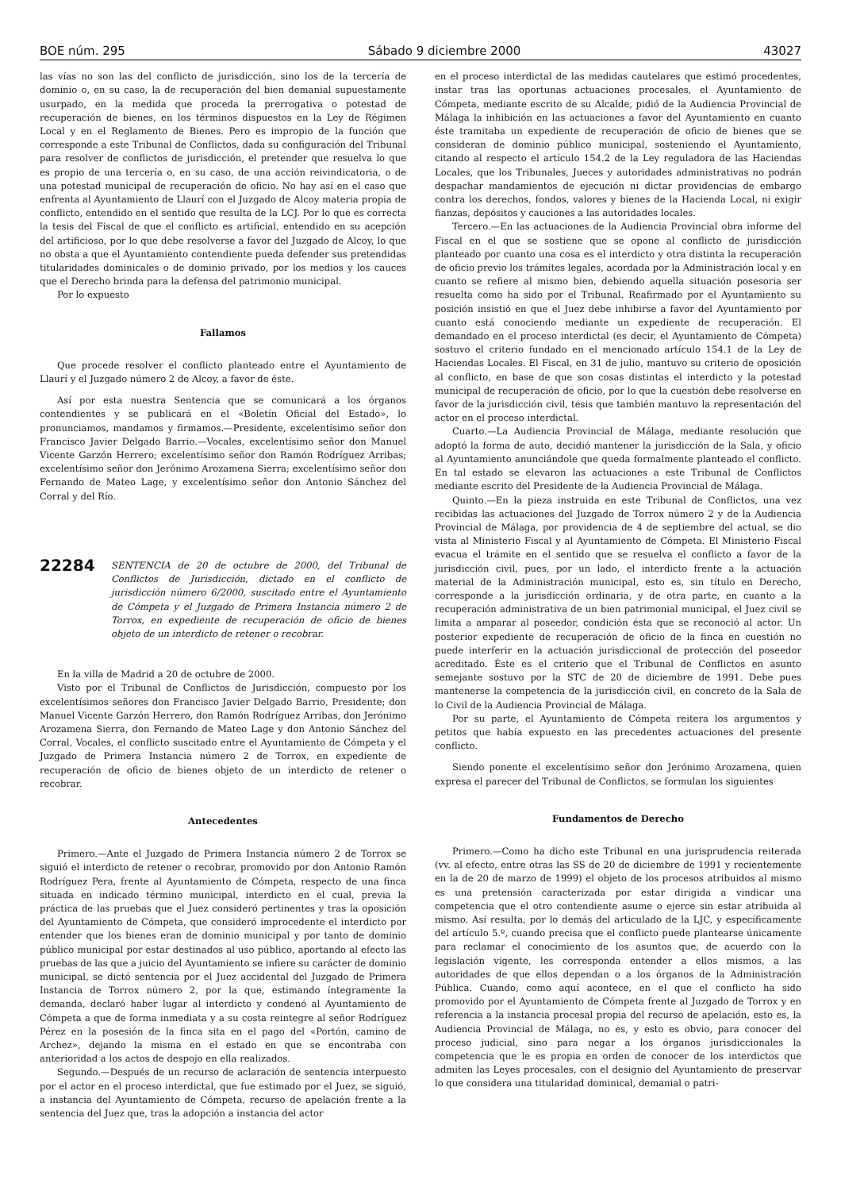BOE núm. 295 Sábado 9 diciembre 2000 43027
las vías no son las del conflicto de jurisdicción, sino los de la tercería de dominio o, en su caso, la de recuperación del bien demanial supuestamente usurpado, en la medida que proceda la prerrogativa o potestad de recuperación de bienes, en los términos dispuestos en la Ley de Régimen Local y en el Reglamento de Bienes. Pero es impropio de la función que corresponde a este Tribunal de Conflictos, dada su configuración del Tribunal para resolver de conflictos de jurisdicción, el pretender que resuelva lo que es propio de una tercería o, en su caso, de una acción reivindicatoria, o de una potestad municipal de recuperación de oficio. No hay así en el caso que enfrenta al Ayuntamiento de Llaurí con el Juzgado de Alcoy materia propia de conflicto, entendido en el sentido que resulta de la LCJ. Por lo que es correcta la tesis del Fiscal de que el conflicto es artificial, entendido en su acepción del artificioso, por lo que debe resolverse a favor del Juzgado de Alcoy, lo que no obsta a que el Ayuntamiento contendiente pueda defender sus pretendidas titularidades dominicales o de dominio privado, por los medios y los cauces que el Derecho brinda para la defensa del patrimonio municipal.
Por lo expuesto
Fallamos
Que procede resolver el conflicto planteado entre el Ayuntamiento de Llaurí y el Juzgado número 2 de Alcoy, a favor de éste.
Así por esta nuestra Sentencia que se comunicará a los órganos contendientes y se publicará en el «Boletín Oficial del Estado», lo pronunciamos, mandamos y firmamos.—Presidente, excelentísimo señor don Francisco Javier Delgado Barrio.—Vocales, excelentísimo señor don Manuel Vicente Garzón Herrero; excelentísimo señor don Ramón Rodríguez Arribas; excelentísimo señor don Jerónimo Arozamena Sierra; excelentísimo señor don Fernando de Mateo Lage, y excelentísimo señor don Antonio Sánchez del Corral y del Río.
22284
SENTENCIA de 20 de octubre de 2000, del Tribunal de Conflictos de Jurisdicción, dictado en el conflicto de jurisdicción número 6/2000, suscitado entre el Ayuntamiento de Cómpeta y el Juzgado de Primera Instancia número 2 de Torrox, en expediente de recuperación de oficio de bienes objeto de un interdicto de retener o recobrar.
En la villa de Madrid a 20 de octubre de 2000.
Visto por el Tribunal de Conflictos de Jurisdicción, compuesto por los excelentísimos señores don Francisco Javier Delgado Barrio, Presidente; don Manuel Vicente Garzón Herrero, don Ramón Rodríguez Arribas, don Jerónimo Arozamena Sierra, don Fernando de Mateo Lage y don Antonio Sánchez del Corral, Vocales, el conflicto suscitado entre el Ayuntamiento de Cómpeta y el Juzgado de Primera Instancia número 2 de Torrox, en expediente de recuperación de oficio de bienes objeto de un interdicto de retener o recobrar.
Antecedentes
Primero.—Ante el Juzgado de Primera Instancia número 2 de Torrox se siguió el interdicto de retener o recobrar, promovido por don Antonio Ramón Rodríguez Pera, frente al Ayuntamiento de Cómpeta, respecto de una finca situada en indicado término municipal, interdicto en el cual, previa la práctica de las pruebas que el Juez consideró pertinentes y tras la oposición del Ayuntamiento de Cómpeta, que consideró improcedente el interdicto por entender que los bienes eran de dominio municipal y por tanto de dominio público municipal por estar destinados al uso público, aportando al efecto las pruebas de las que a juicio del Ayuntamiento se infiere su carácter de dominio municipal, se dictó sentencia por el Juez accidental del Juzgado de Primera Instancia de Torrox número 2, por la que, estimando íntegramente la demanda, declaró haber lugar al interdicto y condenó al Ayuntamiento de Cómpeta a que de forma inmediata y a su costa reintegre al señor Rodríguez Pérez en la posesión de la finca sita en el pago del «Portón, camino de Archez», dejando la misma en el estado en que se encontraba con anterioridad a los actos de despojo en ella realizados.
Segundo.—Después de un recurso de aclaración de sentencia interpuesto por el actor en el proceso interdictal, que fue estimado por el Juez, se siguió, a instancia del Ayuntamiento de Cómpeta, recurso de apelación frente a la sentencia del Juez que, tras la adopción a instancia del actor
en el proceso interdictal de las medidas cautelares que estimó procedentes, instar tras las oportunas actuaciones procesales, el Ayuntamiento de Cómpeta, mediante escrito de su Alcalde, pidió de la Audiencia Provincial de Málaga la inhibición en las actuaciones a favor del Ayuntamiento en cuanto éste tramitaba un expediente de recuperación de oficio de bienes que se consideran de dominio público municipal, sosteniendo el Ayuntamiento, citando al respecto el artículo 154.2 de la Ley reguladora de las Haciendas Locales, que los Tribunales, Jueces y autoridades administrativas no podrán despachar mandamientos de ejecución ni dictar providencias de embargo contra los derechos, fondos, valores y bienes de la Hacienda Local, ni exigir fianzas, depósitos y cauciones a las autoridades locales.
Tercero.—En las actuaciones de la Audiencia Provincial obra informe del Fiscal en el que se sostiene que se opone al conflicto de jurisdicción planteado por cuanto una cosa es el interdicto y otra distinta la recuperación de oficio previo los trámites legales, acordada por la Administración local y en cuanto se refiere al mismo bien, debiendo aquella situación posesoria ser resuelta como ha sido por el Tribunal. Reafirmado por el Ayuntamiento su posición insistió en que el Juez debe inhibirse a favor del Ayuntamiento por cuanto está conociendo mediante un expediente de recuperación. El demandado en el proceso interdictal (es decir, el Ayuntamiento de Cómpeta) sostuvo el criterio fundado en el mencionado artículo 154.1 de la Ley de Haciendas Locales. El Fiscal, en 31 de julio, mantuvo su criterio de oposición al conflicto, en base de que son cosas distintas el interdicto y la potestad municipal de recuperación de oficio, por lo que la cuestión debe resolverse en favor de la jurisdicción civil, tesis que también mantuvo la representación del actor en el proceso interdictal.
Cuarto.—La Audiencia Provincial de Málaga, mediante resolución que adoptó la forma de auto, decidió mantener la jurisdicción de la Sala, y oficio al Ayuntamiento anunciándole que queda formalmente planteado el conflicto. En tal estado se elevaron las actuaciones a este Tribunal de Conflictos mediante escrito del Presidente de la Audiencia Provincial de Málaga.
Quinto.—En la pieza instruida en este Tribunal de Conflictos, una vez recibidas las actuaciones del Juzgado de Torrox número 2 y de la Audiencia Provincial de Málaga, por providencia de 4 de septiembre del actual, se dio vista al Ministerio Fiscal y al Ayuntamiento de Cómpeta. El Ministerio Fiscal evacua el trámite en el sentido que se resuelva el conflicto a favor de la jurisdicción civil, pues, por un lado, el interdicto frente a la actuación material de la Administración municipal, esto es, sin título en Derecho, corresponde a la jurisdicción ordinaria, y de otra parte, en cuanto a la recuperación administrativa de un bien patrimonial municipal, el Juez civil se limita a amparar al poseedor, condición ésta que se reconoció al actor. Un posterior expediente de recuperación de oficio de la finca en cuestión no puede interferir en la actuación jurisdiccional de protección del poseedor acreditado. Éste es el criterio que el Tribunal de Conflictos en asunto semejante sostuvo por la STC de 20 de diciembre de 1991. Debe pues mantenerse la competencia de la jurisdicción civil, en concreto de la Sala de lo Civil de la Audiencia Provincial de Málaga.
Por su parte, el Ayuntamiento de Cómpeta reitera los argumentos y petitos que había expuesto en las precedentes actuaciones del presente conflicto.
Siendo ponente el excelentísimo señor don Jerónimo Arozamena, quien expresa el parecer del Tribunal de Conflictos, se formulan los siguientes
Fundamentos de Derecho
Primero.—Como ha dicho este Tribunal en una jurisprudencia reiterada (vv. al efecto, entre otras las SS de 20 de diciembre de 1991 y recientemente en la de 20 de marzo de 1999) el objeto de los procesos atribuidos al mismo es una pretensión caracterizada por estar dirigida a vindicar una competencia que el otro contendiente asume o ejerce sin estar atribuida al mismo. Así resulta, por lo demás del articulado de la LJC, y específicamente del artículo 5.º, cuando precisa que el conflicto puede plantearse únicamente para reclamar el conocimiento de los asuntos que, de acuerdo con la legislación vigente, les corresponda entender a ellos mismos, a las autoridades de que ellos dependan o a los órganos de la Administración Pública. Cuando, como aquí acontece, en el que el conflicto ha sido promovido por el Ayuntamiento de Cómpeta frente al Juzgado de Torrox y en referencia a la instancia procesal propia del recurso de apelación, esto es, la Audiencia Provincial de Málaga, no es, y esto es obvio, para conocer del proceso judicial, sino para negar a los órganos jurisdiccionales la competencia que le es propia en orden de conocer de los interdictos que admiten las Leyes procesales, con el designio del Ayuntamiento de preservar lo que considera una titularidad dominical, demanial o patri-